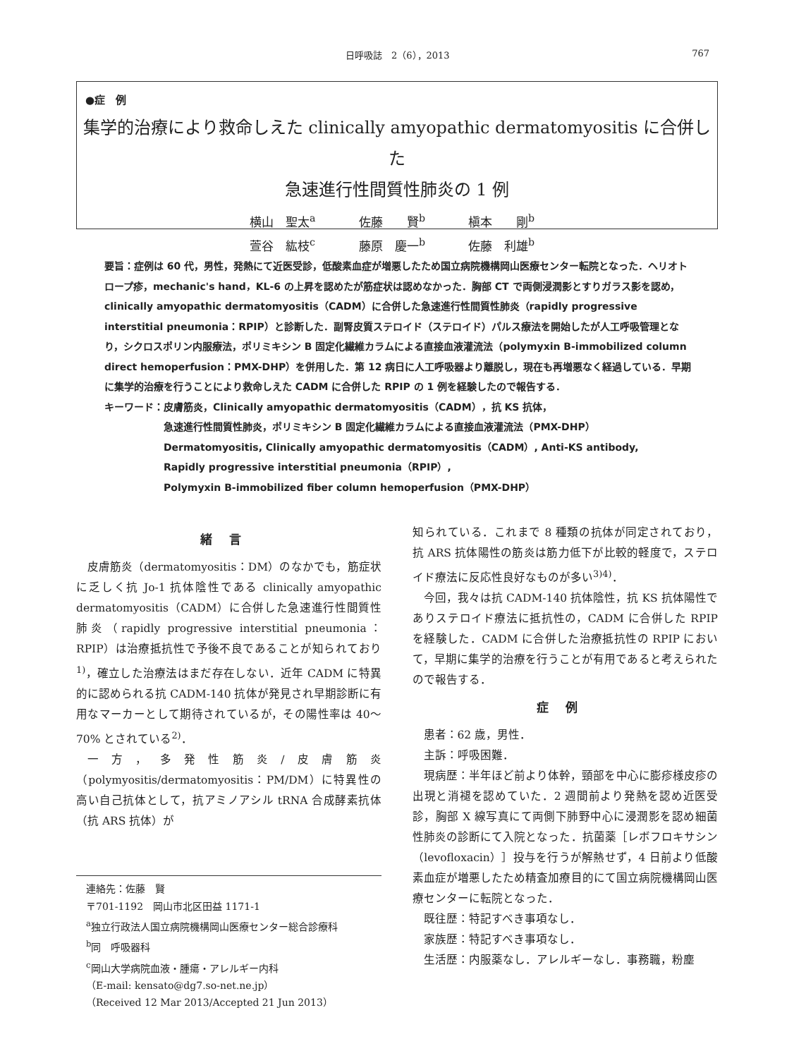日呼吸誌　2（6），2013 767
●症　例
集学的治療により救命しえた clinically amyopathic dermatomyositis に合併した
急速進行性間質性肺炎の 1 例
横山　聖太<sup>a</sup> 佐藤　　賢<sup>b</sup> 槇本　　剛<sup>b</sup>
萱谷　紘枝<sup>c</sup> 藤原　慶一<sup>b</sup> 佐藤　利雄<sup>b</sup>
要旨：症例は 60 代，男性，発熱にて近医受診，低酸素血症が増悪したため国立病院機構岡山医療センター転院となった．ヘリオトロープ疹，mechanic's hand，KL-6 の上昇を認めたが筋症状は認めなかった．胸部 CT で両側浸潤影とすりガラス影を認め，clinically amyopathic dermatomyositis（CADM）に合併した急速進行性間質性肺炎（rapidly progressive interstitial pneumonia：RPIP）と診断した．副腎皮質ステロイド（ステロイド）パルス療法を開始したが人工呼吸管理となり，シクロスポリン内服療法，ポリミキシン B 固定化繊維カラムによる直接血液灌流法（polymyxin B-immobilized column direct hemoperfusion：PMX-DHP）を併用した．第 12 病日に人工呼吸器より離脱し，現在も再増悪なく経過している．早期に集学的治療を行うことにより救命しえた CADM に合併した RPIP の 1 例を経験したので報告する．
キーワード： 皮膚筋炎，Clinically amyopathic dermatomyositis（CADM），抗 KS 抗体，
急速進行性間質性肺炎，ポリミキシン B 固定化繊維カラムによる直接血液灌流法（PMX-DHP）
Dermatomyositis, Clinically amyopathic dermatomyositis（CADM）, Anti-KS antibody,
Rapidly progressive interstitial pneumonia（RPIP）,
Polymyxin B-immobilized fiber column hemoperfusion（PMX-DHP）
緒言
皮膚筋炎（dermatomyositis：DM）のなかでも，筋症状に乏しく抗 Jo-1 抗体陰性である clinically amyopathic dermatomyositis（CADM）に合併した急速進行性間質性肺炎（rapidly progressive interstitial pneumonia：RPIP）は治療抵抗性で予後不良であることが知られており<sup>1)</sup>，確立した治療法はまだ存在しない．近年 CADM に特異的に認められる抗 CADM-140 抗体が発見され早期診断に有用なマーカーとして期待されているが，その陽性率は 40〜70% とされている<sup>2)</sup>．
一方，多発性筋炎/皮膚筋炎（polymyositis/dermatomyositis：PM/DM）に特異性の高い自己抗体として，抗アミノアシル tRNA 合成酵素抗体（抗 ARS 抗体）が
連絡先：佐藤　賢
〒701-1192　岡山市北区田益 1171-1
<sup>a</sup> 独立行政法人国立病院機構岡山医療センター総合診療科
<sup>b</sup> 同　呼吸器科
<sup>c</sup> 岡山大学病院血液・腫瘍・アレルギー内科
（E-mail: kensato@dg7.so-net.ne.jp）
（Received 12 Mar 2013/Accepted 21 Jun 2013）
知られている．これまで 8 種類の抗体が同定されており，抗 ARS 抗体陽性の筋炎は筋力低下が比較的軽度で，ステロイド療法に反応性良好なものが多い<sup>3)4)</sup>．
今回，我々は抗 CADM-140 抗体陰性，抗 KS 抗体陽性でありステロイド療法に抵抗性の，CADM に合併した RPIP を経験した．CADM に合併した治療抵抗性の RPIP において，早期に集学的治療を行うことが有用であると考えられたので報告する．
症例
患者：62 歳，男性．
主訴：呼吸困難．
現病歴：半年ほど前より体幹，頸部を中心に膨疹様皮疹の出現と消褪を認めていた．2 週間前より発熱を認め近医受診，胸部 X 線写真にて両側下肺野中心に浸潤影を認め細菌性肺炎の診断にて入院となった．抗菌薬［レボフロキサシン（levofloxacin）］投与を行うが解熱せず，4 日前より低酸素血症が増悪したため精査加療目的にて国立病院機構岡山医療センターに転院となった．
既往歴：特記すべき事項なし．
家族歴：特記すべき事項なし．
生活歴：内服薬なし．アレルギーなし．事務職，粉塵